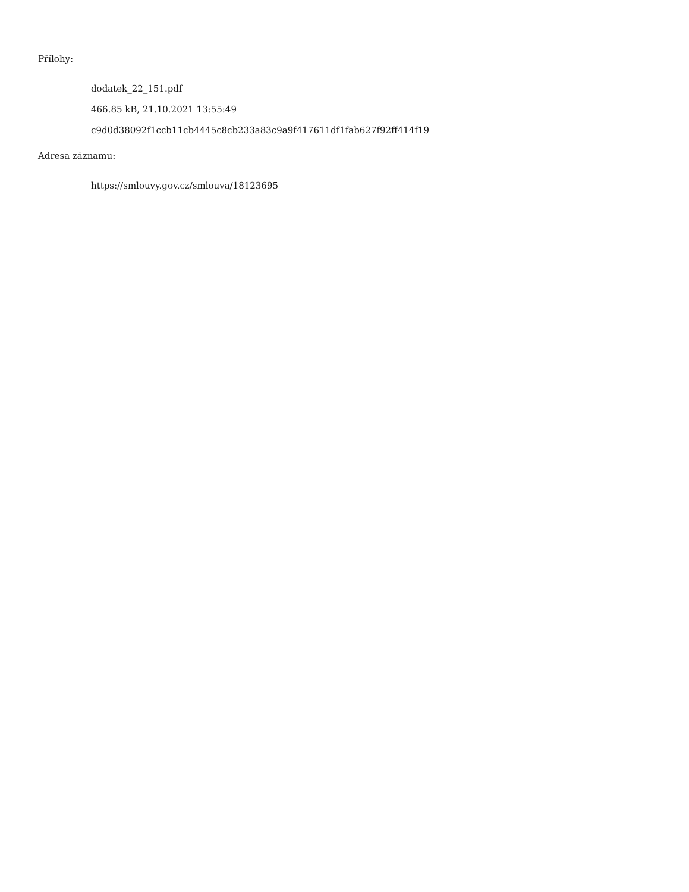Přílohy:
dodatek_22_151.pdf
466.85 kB, 21.10.2021 13:55:49
c9d0d38092f1ccb11cb4445c8cb233a83c9a9f417611df1fab627f92ff414f19
Adresa záznamu:
https://smlouvy.gov.cz/smlouva/18123695